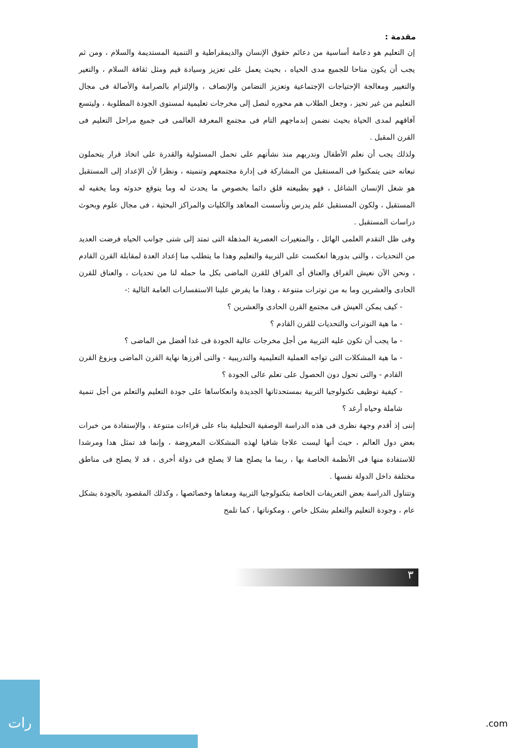مقدمة :
إن التعليم هو دعامة أساسية من دعائم حقوق الإنسان والديمقراطية و التنمية المستديمة والسلام ، ومن ثم يجب أن يكون متاحا للجميع مدى الحياه ، بحيث يعمل على تعزيز وسيادة قيم ومثل ثقافة السلام ، والتغير والتغيير ومعالجة الإحتياجات الإجتماعية وتعزيز التضامن والإنصاف ، والإلتزام بالصرامة والأصالة فى مجال التعليم من غير تحيز ، وجعل الطلاب هم محوره لنصل إلى مخرجات تعليمية لمستوى الجودة المطلوبة ، وليتسع آفاقهم لمدى الحياة بحيث نضمن إندماجهم التام فى مجتمع المعرفة العالمى فى جميع مراحل التعليم فى القرن المقبل .
ولذلك يجب أن نعلم الأطفال وندربهم منذ نشأتهم على تحمل المسئولية والقدرة على اتخاذ قرار يتحملون تبعاته حتى يتمكنوا فى المستقبل من المشاركة فى إدارة مجتمعهم وتنميته ، ونظرا لأن الإعداد إلى المستقبل هو شغل الإنسان الشاغل ، فهو بطبيعته قلق دائما بخصوص ما يحدث له وما يتوقع حدوثه وما يخفيه له المستقبل ، ولكون المستقبل علم يدرس وتأسست المعاهد والكليات والمراكز البحثية ، فى مجال علوم وبحوث دراسات المستقبل .
وفى ظل التقدم العلمى الهائل ، والمتغيرات العصرية المذهلة التى تمتد إلى شتى جوانب الحياه فرضت العديد من التحديات ، والتى بدورها انعكست على التربية والتعليم وهذا ما يتطلب منا إعداد العدة لمقابلة القرن القادم ، ونحن الآن نعيش الفراق والعناق أى الفراق للقرن الماضى بكل ما حمله لنا من تحديات ، والعناق للقرن الحادى والعشرين وما به من توترات متنوعة ، وهذا ما يفرض علينا الاستفسارات العامة التالية :-
- كيف يمكن العيش فى مجتمع القرن الحادى والعشرين ؟
- ما هية التوترات والتحديات للقرن القادم ؟
- ما يجب أن تكون عليه التربية من أجل مخرجات عالية الجودة فى غدا أفضل من الماضى ؟
- ما هية المشكلات التى تواجه العملية التعليمية والتدريبية - والتى أفرزها نهاية القرن الماضى وبزوغ القرن القادم - والتى تحول دون الحصول على تعلم عالى الجودة ؟
- كيفية توظيف تكنولوجيا التربية بمستحدثاتها الجديدة وانعكاساها على جودة التعليم والتعلم من أجل تنمية شاملة وحياه أرغد ؟
إننى إذ أقدم وجهة نظرى فى هذه الدراسة الوصفية التحليلية بناء على قراءات متنوعة ، والإستفادة من خبرات بعض دول العالم ، حيث أنها ليست علاجا شافيا لهذه المشكلات المعروضة ، وإنما قد تمثل هدا ومرشدا للاستفادة منها فى الأنظمة الخاصة بها ، ربما ما يصلح هنا لا يصلح فى دولة أخرى ، قد لا يصلح فى مناطق مختلفة داخل الدولة نفسها .
وتتناول الدراسة بعض التعريفات الخاصة بتكنولوجيا التربية ومعناها وخصائصها ، وكذلك المقصود بالجودة بشكل عام ، وجودة التعليم والتعلم بشكل خاص ، ومكوناتها ، كما تلمح
٣
رات
.com